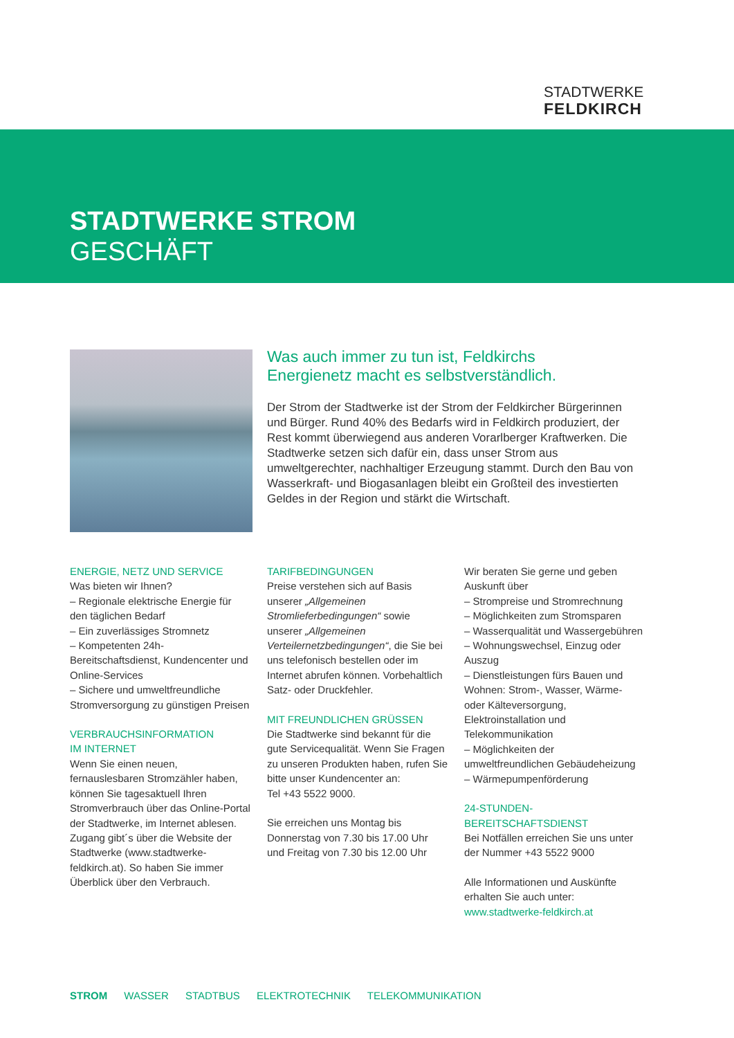STADTWERKE
FELDKIRCH
STADTWERKE STROM
GESCHÄFT
Was auch immer zu tun ist, Feldkirchs
Energienetz macht es selbstverständlich.
Der Strom der Stadtwerke ist der Strom der Feldkircher Bürgerinnen und Bürger. Rund 40% des Bedarfs wird in Feldkirch produziert, der Rest kommt überwiegend aus anderen Vorarlberger Kraftwerken. Die Stadtwerke setzen sich dafür ein, dass unser Strom aus umweltgerechter, nachhaltiger Erzeugung stammt. Durch den Bau von Wasserkraft- und Biogasanlagen bleibt ein Großteil des investierten Geldes in der Region und stärkt die Wirtschaft.
ENERGIE, NETZ UND SERVICE
Was bieten wir Ihnen?
– Regionale elektrische Energie für den täglichen Bedarf
– Ein zuverlässiges Stromnetz
– Kompetenten 24h-Bereitschaftsdienst, Kundencenter und Online-Services
– Sichere und umweltfreundliche Stromversorgung zu günstigen Preisen
VERBRAUCHSINFORMATION
IM INTERNET
Wenn Sie einen neuen, fernauslesbaren Stromzähler haben, können Sie tagesaktuell Ihren Stromverbrauch über das Online-Portal der Stadtwerke, im Internet ablesen. Zugang gibt´s über die Website der Stadtwerke (www.stadtwerke-feldkirch.at). So haben Sie immer Überblick über den Verbrauch.
TARIFBEDINGUNGEN
Preise verstehen sich auf Basis unserer „Allgemeinen Stromlieferbedingungen“ sowie unserer „Allgemeinen Verteilernetzbedingungen“, die Sie bei uns telefonisch bestellen oder im Internet abrufen können. Vorbehaltlich Satz- oder Druckfehler.
MIT FREUNDLICHEN GRÜSSEN
Die Stadtwerke sind bekannt für die gute Servicequalität. Wenn Sie Fragen zu unseren Produkten haben, rufen Sie bitte unser Kundencenter an:
Tel +43 5522 9000.
Sie erreichen uns Montag bis Donnerstag von 7.30 bis 17.00 Uhr und Freitag von 7.30 bis 12.00 Uhr
Wir beraten Sie gerne und geben Auskunft über
– Strompreise und Stromrechnung
– Möglichkeiten zum Stromsparen
– Wasserqualität und Wassergebühren
– Wohnungswechsel, Einzug oder Auszug
– Dienstleistungen fürs Bauen und Wohnen: Strom-, Wasser, Wärme- oder Kälteversorgung, Elektroinstallation und Telekommunikation
– Möglichkeiten der umweltfreundlichen Gebäudeheizung
– Wärmepumpenförderung
24-STUNDEN-BEREITSCHAFTSDIENST
Bei Notfällen erreichen Sie uns unter der Nummer +43 5522 9000
Alle Informationen und Auskünfte erhalten Sie auch unter:
www.stadtwerke-feldkirch.at
STROM WASSER STADTBUS ELEKTROTECHNIK TELEKOMMUNIKATION